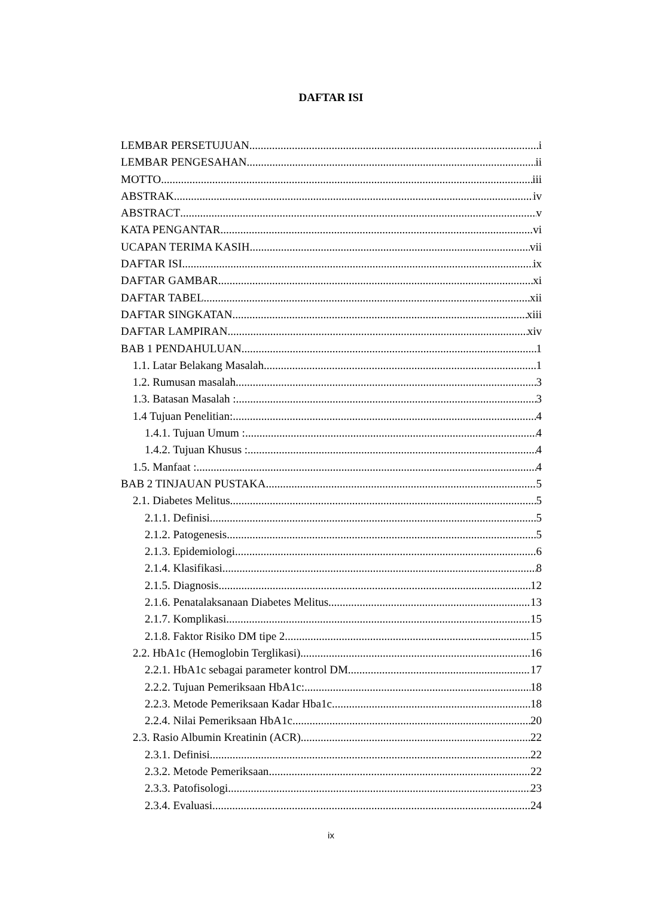DAFTAR ISI
LEMBAR PERSETUJUAN i
LEMBAR PENGESAHAN ii
MOTTO iii
ABSTRAK iv
ABSTRACT v
KATA PENGANTAR vi
UCAPAN TERIMA KASIH vii
DAFTAR ISI ix
DAFTAR GAMBAR xi
DAFTAR TABEL xii
DAFTAR SINGKATAN xiii
DAFTAR LAMPIRAN xiv
BAB 1 PENDAHULUAN 1
1.1. Latar Belakang Masalah 1
1.2. Rumusan masalah 3
1.3. Batasan Masalah : 3
1.4 Tujuan Penelitian: 4
1.4.1. Tujuan Umum : 4
1.4.2. Tujuan Khusus : 4
1.5. Manfaat : 4
BAB 2 TINJAUAN PUSTAKA 5
2.1. Diabetes Melitus 5
2.1.1. Definisi 5
2.1.2. Patogenesis 5
2.1.3. Epidemiologi 6
2.1.4. Klasifikasi 8
2.1.5. Diagnosis 12
2.1.6. Penatalaksanaan Diabetes Melitus 13
2.1.7. Komplikasi 15
2.1.8. Faktor Risiko DM tipe 2 15
2.2. HbA1c (Hemoglobin Terglikasi) 16
2.2.1. HbA1c sebagai parameter kontrol DM 17
2.2.2. Tujuan Pemeriksaan HbA1c: 18
2.2.3. Metode Pemeriksaan Kadar Hba1c 18
2.2.4. Nilai Pemeriksaan HbA1c 20
2.3. Rasio Albumin Kreatinin (ACR) 22
2.3.1. Definisi 22
2.3.2. Metode Pemeriksaan 22
2.3.3. Patofisologi 23
2.3.4. Evaluasi 24
ix